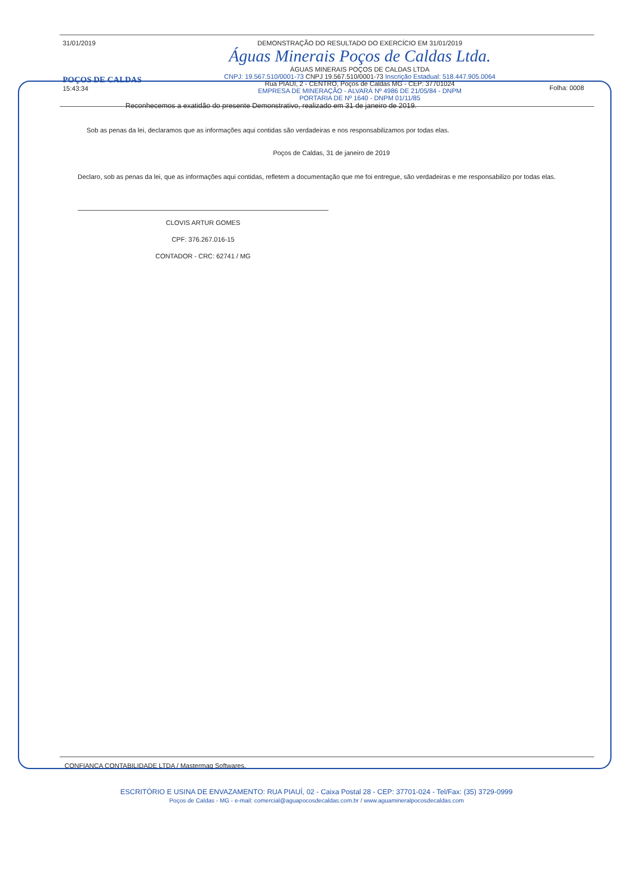31/01/2019
POÇOS DE CALDAS
15:43:34
DEMONSTRAÇÃO DO RESULTADO DO EXERCÍCIO EM 31/01/2019
Águas Minerais Poços de Caldas Ltda.
ÁGUAS MINERAIS POÇOS DE CALDAS LTDA
CNPJ: 19.567.510/0001-73 CNPJ 19.567.510/0001-73 Inscrição Estadual: 518.447.905.0064
Rua PIAUI, 2 - CENTRO, Poços de Caldas MG - CEP: 37701024
EMPRESA DE MINERAÇÃO - ALVARÁ Nº 4986 DE 21/05/84 - DNPM
PORTARIA DE Nº 1640 - DNPM 01/11/85
Folha: 0008
Reconhecemos a exatidão do presente Demonstrativo, realizado em 31 de janeiro de 2019.
Sob as penas da lei, declaramos que as informações aqui contidas são verdadeiras e nos responsabilizamos por todas elas.
Poços de Caldas, 31 de janeiro de 2019
Declaro, sob as penas da lei, que as informações aqui contidas, refletem a documentação que me foi entregue, são verdadeiras e me responsabilizo por todas elas.
CLOVIS ARTUR GOMES
CPF: 376.267.016-15
CONTADOR - CRC: 62741 / MG
CONFIANCA CONTABILIDADE LTDA / Mastermaq Softwares.
ESCRITÓRIO E USINA DE ENVAZAMENTO: RUA PIAUÍ, 02 - Caixa Postal 28 - CEP: 37701-024 - Tel/Fax: (35) 3729-0999
Poços de Caldas - MG - e-mail: comercial@aguapocosdecaldas.com.br / www.aguamineralpocosdecaldas.com